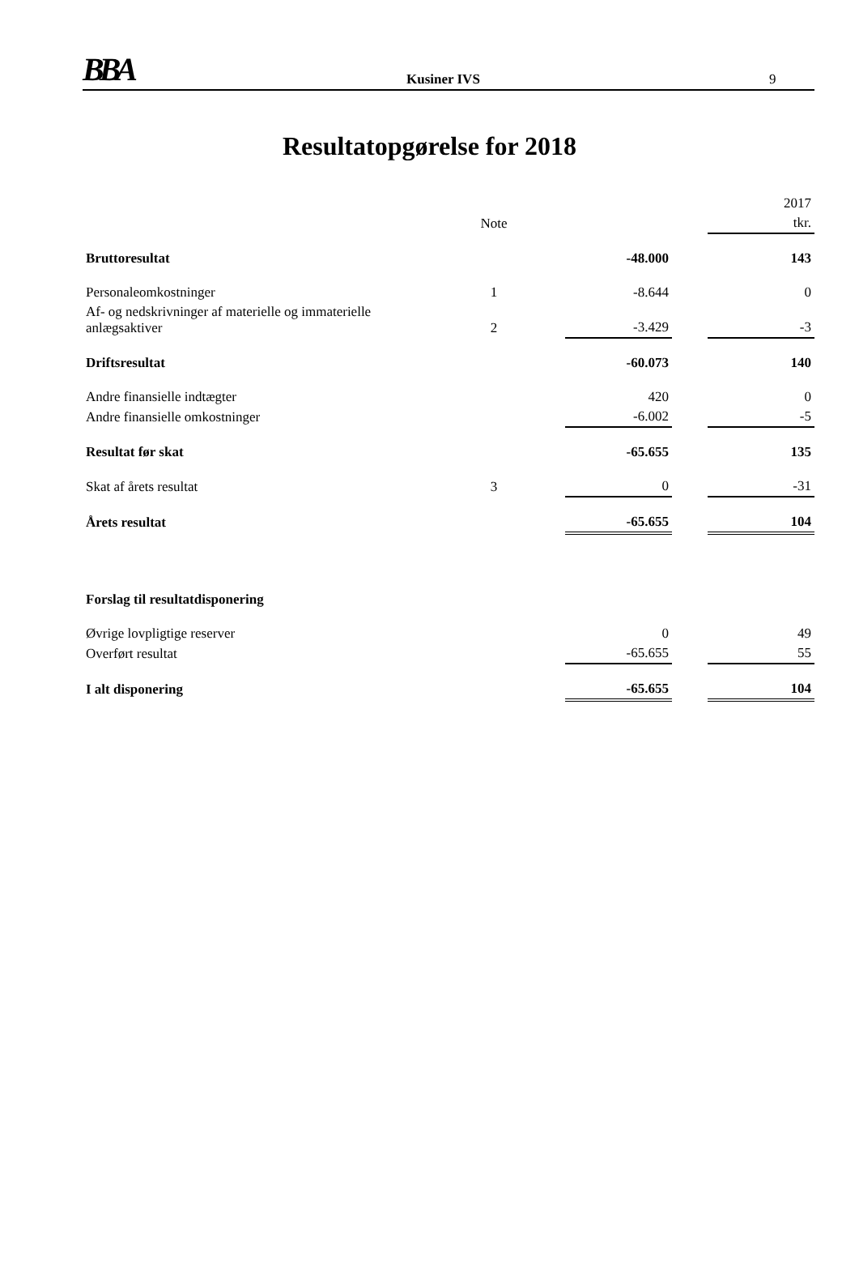BBA Kusiner IVS 9
Resultatopgørelse for 2018
| | | | | | 2017 |
| --- | --- | --- | --- | --- | --- |
| | Note | | | | tkr. |
| Bruttoresultat | | | -48.000 | | 143 |
| Personaleomkostninger | 1 | | -8.644 | | 0 |
| Af- og nedskrivninger af materielle og immaterielle anlægsaktiver | 2 | | -3.429 | | -3 |
| Driftsresultat | | | -60.073 | | 140 |
| Andre finansielle indtægter | | | 420 | | 0 |
| Andre finansielle omkostninger | | | -6.002 | | -5 |
| Resultat før skat | | | -65.655 | | 135 |
| Skat af årets resultat | 3 | | 0 | | -31 |
| Årets resultat | | | -65.655 | | 104 |
| Forslag til resultatdisponering | | | | | |
| Øvrige lovpligtige reserver | | | 0 | | 49 |
| Overført resultat | | | -65.655 | | 55 |
| I alt disponering | | | -65.655 | | 104 |